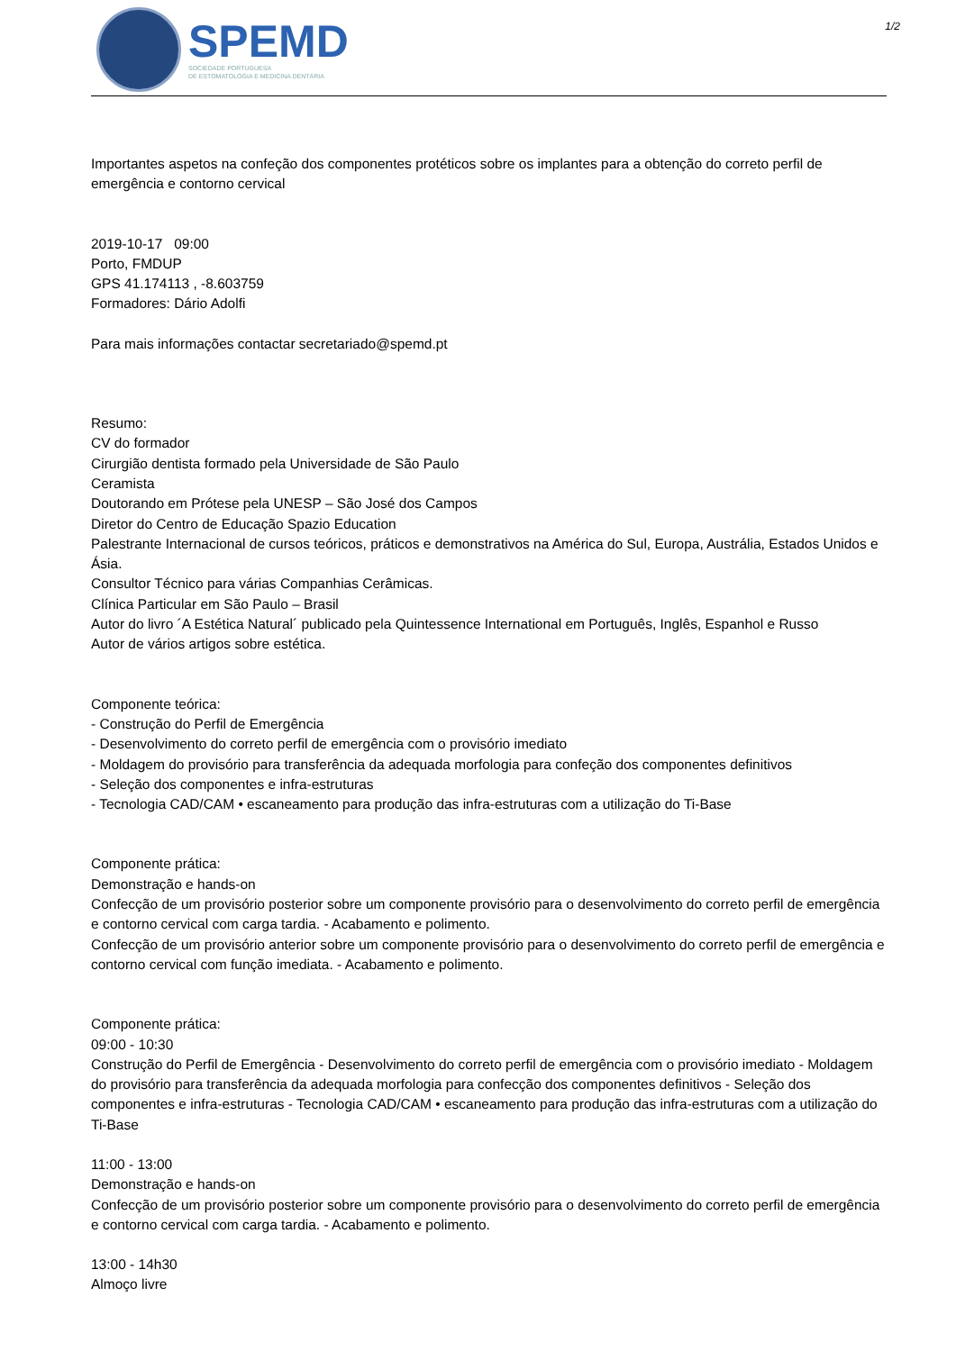SPEMD
SOCIEDADE PORTUGUESA
DE ESTOMATOLOGIA E MEDICINA DENTÁRIA
1/2
Importantes aspetos na confeção dos componentes protéticos sobre os implantes para a obtenção do correto perfil de emergência e contorno cervical
2019-10-17 09:00
Porto, FMDUP
GPS 41.174113 , -8.603759
Formadores: Dário Adolfi
Para mais informações contactar secretariado@spemd.pt
Resumo:
CV do formador
Cirurgião dentista formado pela Universidade de São Paulo
Ceramista
Doutorando em Prótese pela UNESP – São José dos Campos
Diretor do Centro de Educação Spazio Education
Palestrante Internacional de cursos teóricos, práticos e demonstrativos na América do Sul, Europa, Austrália, Estados Unidos e Ásia.
Consultor Técnico para várias Companhias Cerâmicas.
Clínica Particular em São Paulo – Brasil
Autor do livro ´A Estética Natural´ publicado pela Quintessence International em Português, Inglês, Espanhol e Russo
Autor de vários artigos sobre estética.
Componente teórica:
- Construção do Perfil de Emergência
- Desenvolvimento do correto perfil de emergência com o provisório imediato
- Moldagem do provisório para transferência da adequada morfologia para confeção dos componentes definitivos
- Seleção dos componentes e infra-estruturas
- Tecnologia CAD/CAM • escaneamento para produção das infra-estruturas com a utilização do Ti-Base
Componente prática:
Demonstração e hands-on
Confecção de um provisório posterior sobre um componente provisório para o desenvolvimento do correto perfil de emergência e contorno cervical com carga tardia. - Acabamento e polimento.
Confecção de um provisório anterior sobre um componente provisório para o desenvolvimento do correto perfil de emergência e contorno cervical com função imediata. - Acabamento e polimento.
Componente prática:
09:00 - 10:30
Construção do Perfil de Emergência - Desenvolvimento do correto perfil de emergência com o provisório imediato - Moldagem do provisório para transferência da adequada morfologia para confecção dos componentes definitivos - Seleção dos componentes e infra-estruturas - Tecnologia CAD/CAM • escaneamento para produção das infra-estruturas com a utilização do Ti-Base
11:00 - 13:00
Demonstração e hands-on
Confecção de um provisório posterior sobre um componente provisório para o desenvolvimento do correto perfil de emergência e contorno cervical com carga tardia. - Acabamento e polimento.
13:00 - 14h30
Almoço livre